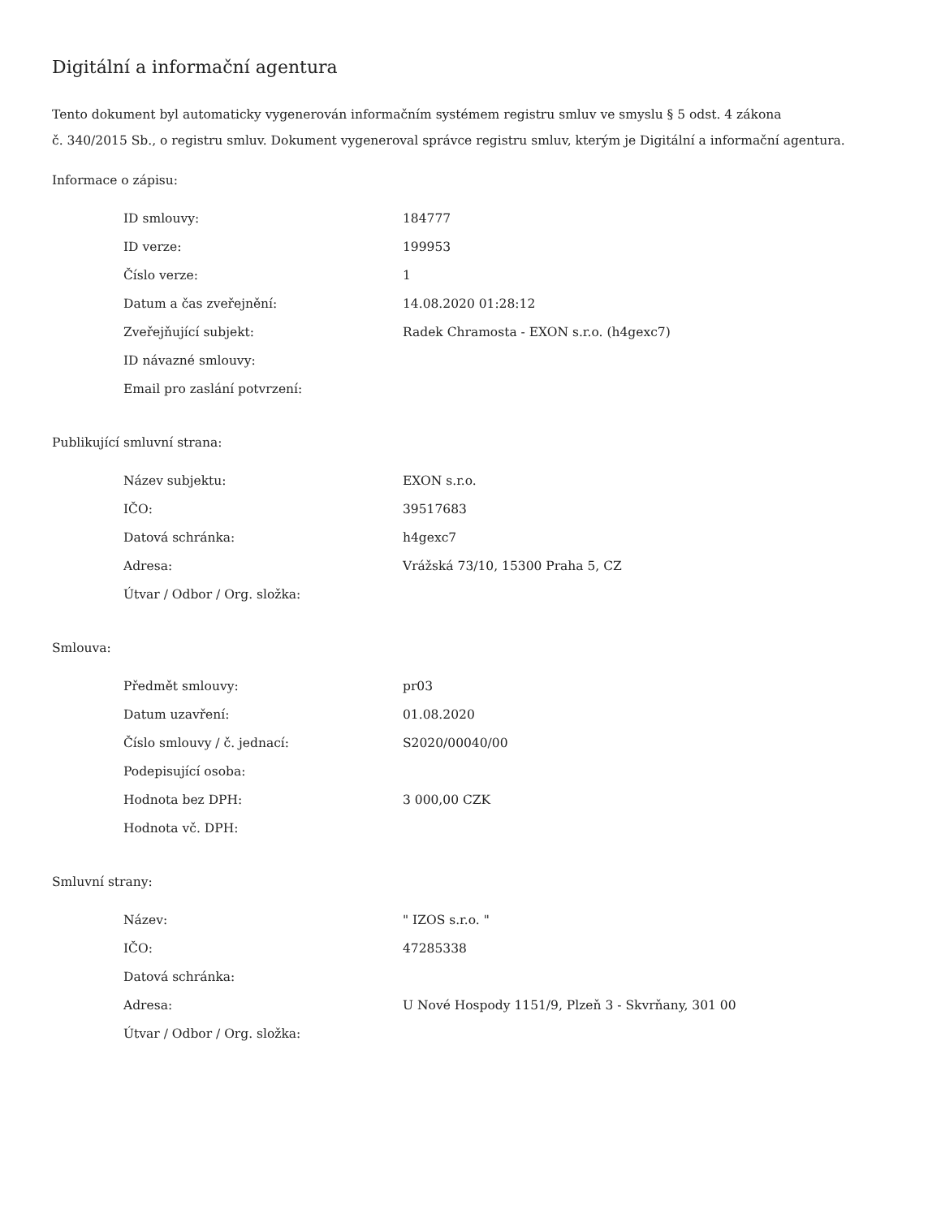Digitální a informační agentura
Tento dokument byl automaticky vygenerován informačním systémem registru smluv ve smyslu § 5 odst. 4 zákona
č. 340/2015 Sb., o registru smluv. Dokument vygeneroval správce registru smluv, kterým je Digitální a informační agentura.
Informace o zápisu:
| ID smlouvy: | 184777 |
| ID verze: | 199953 |
| Číslo verze: | 1 |
| Datum a čas zveřejnění: | 14.08.2020 01:28:12 |
| Zveřejňující subjekt: | Radek Chramosta - EXON s.r.o. (h4gexc7) |
| ID návazné smlouvy: | |
| Email pro zaslání potvrzení: | |
Publikující smluvní strana:
| Název subjektu: | EXON s.r.o. |
| IČO: | 39517683 |
| Datová schránka: | h4gexc7 |
| Adresa: | Vrážská 73/10, 15300 Praha 5, CZ |
| Útvar / Odbor / Org. složka: | |
Smlouva:
| Předmět smlouvy: | pr03 |
| Datum uzavření: | 01.08.2020 |
| Číslo smlouvy / č. jednací: | S2020/00040/00 |
| Podepisující osoba: | |
| Hodnota bez DPH: | 3 000,00 CZK |
| Hodnota vč. DPH: | |
Smluvní strany:
| Název: | " IZOS s.r.o. " |
| IČO: | 47285338 |
| Datová schránka: | |
| Adresa: | U Nové Hospody 1151/9, Plzeň 3 - Skvrňany, 301 00 |
| Útvar / Odbor / Org. složka: | |